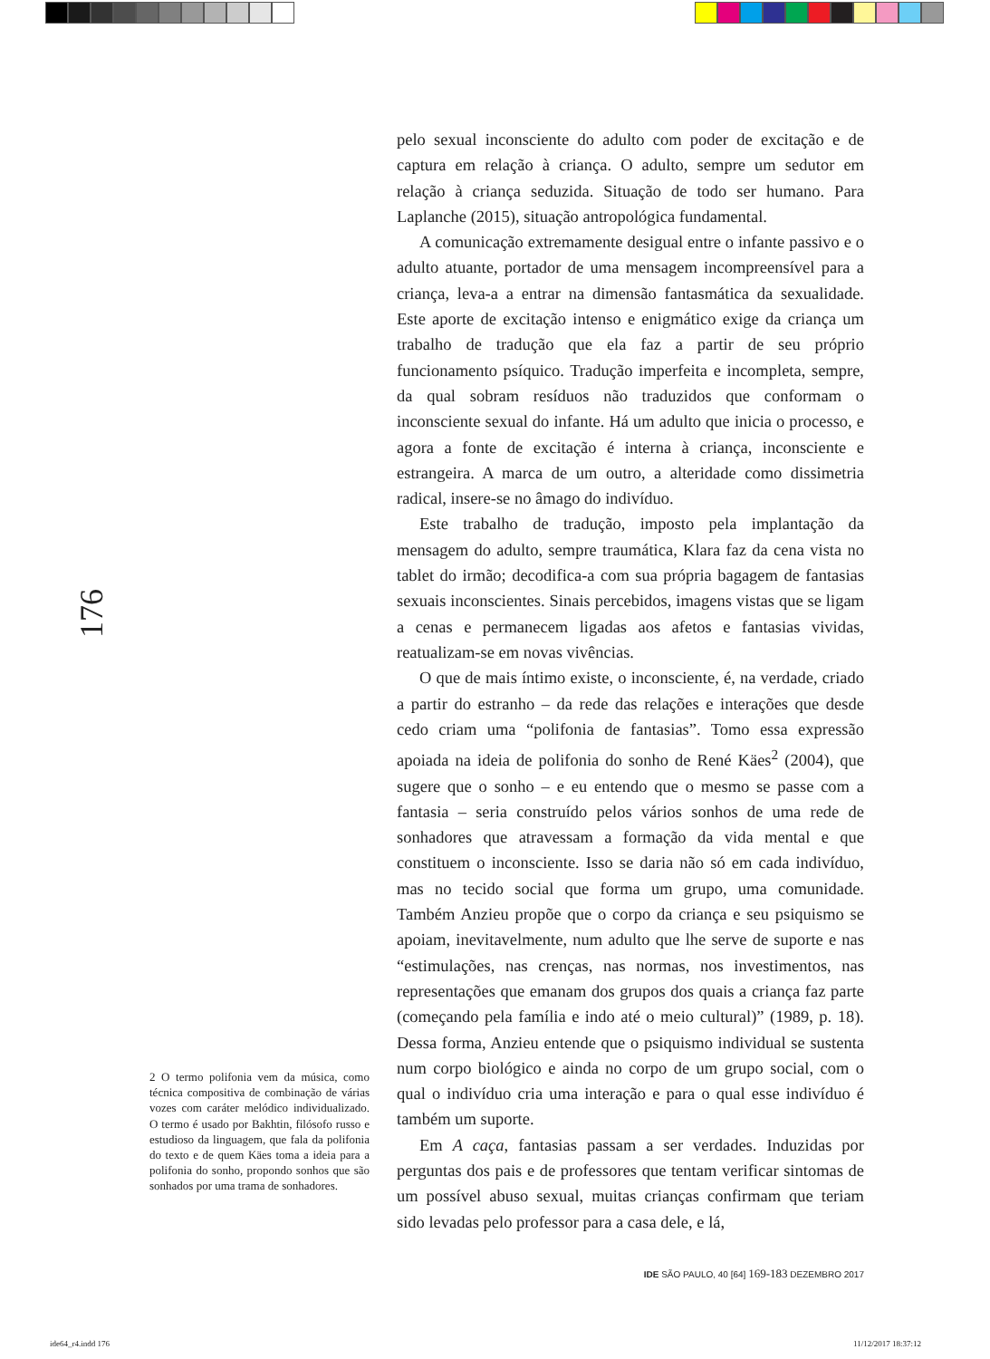pelo sexual inconsciente do adulto com poder de excitação e de captura em relação à criança. O adulto, sempre um sedutor em relação à criança seduzida. Situação de todo ser humano. Para Laplanche (2015), situação antropológica fundamental.
A comunicação extremamente desigual entre o infante passivo e o adulto atuante, portador de uma mensagem incompreensível para a criança, leva-a a entrar na dimensão fantasmática da sexualidade. Este aporte de excitação intenso e enigmático exige da criança um trabalho de tradução que ela faz a partir de seu próprio funcionamento psíquico. Tradução imperfeita e incompleta, sempre, da qual sobram resíduos não traduzidos que conformam o inconsciente sexual do infante. Há um adulto que inicia o processo, e agora a fonte de excitação é interna à criança, inconsciente e estrangeira. A marca de um outro, a alteridade como dissimetria radical, insere-se no âmago do indivíduo.
Este trabalho de tradução, imposto pela implantação da mensagem do adulto, sempre traumática, Klara faz da cena vista no tablet do irmão; decodifica-a com sua própria bagagem de fantasias sexuais inconscientes. Sinais percebidos, imagens vistas que se ligam a cenas e permanecem ligadas aos afetos e fantasias vividas, reatualizam-se em novas vivências.
O que de mais íntimo existe, o inconsciente, é, na verdade, criado a partir do estranho – da rede das relações e interações que desde cedo criam uma “polifonia de fantasias”. Tomo essa expressão apoiada na ideia de polifonia do sonho de René Käes<sup>2</sup> (2004), que sugere que o sonho – e eu entendo que o mesmo se passe com a fantasia – seria construído pelos vários sonhos de uma rede de sonhadores que atravessam a formação da vida mental e que constituem o inconsciente. Isso se daria não só em cada indivíduo, mas no tecido social que forma um grupo, uma comunidade. Também Anzieu propõe que o corpo da criança e seu psiquismo se apoiam, inevitavelmente, num adulto que lhe serve de suporte e nas “estimulações, nas crenças, nas normas, nos investimentos, nas representações que emanam dos grupos dos quais a criança faz parte (começando pela família e indo até o meio cultural)” (1989, p. 18). Dessa forma, Anzieu entende que o psiquismo individual se sustenta num corpo biológico e ainda no corpo de um grupo social, com o qual o indivíduo cria uma interação e para o qual esse indivíduo é também um suporte.
Em A caça, fantasias passam a ser verdades. Induzidas por perguntas dos pais e de professores que tentam verificar sintomas de um possível abuso sexual, muitas crianças confirmam que teriam sido levadas pelo professor para a casa dele, e lá,
176
2 O termo polifonia vem da música, como técnica compositiva de combinação de várias vozes com caráter melódico individualizado. O termo é usado por Bakhtin, filósofo russo e estudioso da linguagem, que fala da polifonia do texto e de quem Käes toma a ideia para a polifonia do sonho, propondo sonhos que são sonhados por uma trama de sonhadores.
IDE SÃO PAULO, 40 [64] 169-183 DEZEMBRO 2017
ide64_r4.indd 176 11/12/2017 18:37:12